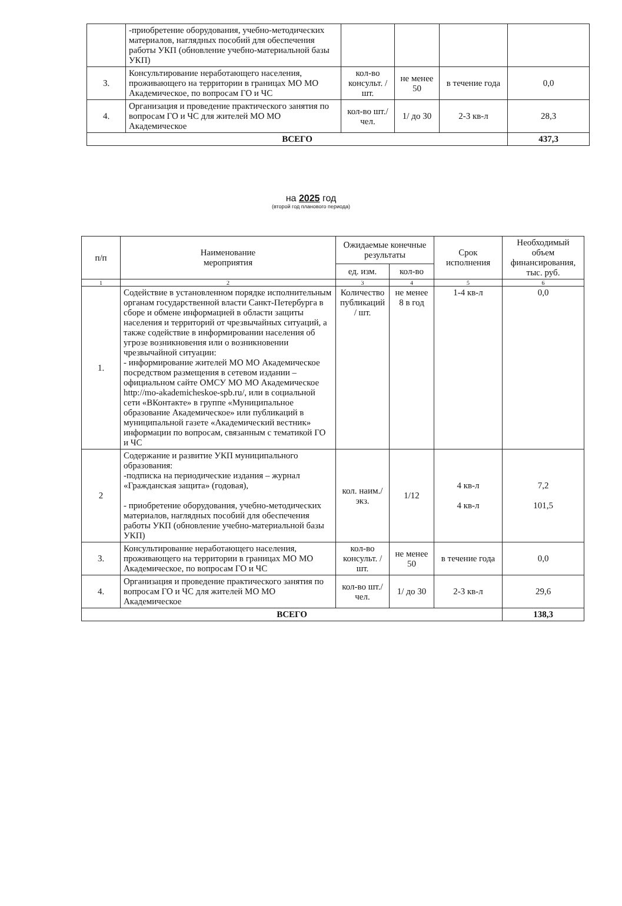| | -приобретение оборудования, учебно-методических материалов, наглядных пособий для обеспечения работы УКП (обновление учебно-материальной базы УКП) | | | | |
| 3. | Консультирование неработающего населения, проживающего на территории в границах МО МО Академическое, по вопросам ГО и ЧС | кол-во консульт. / шт. | не менее 50 | в течение года | 0,0 |
| 4. | Организация и проведение практического занятия по вопросам ГО и ЧС для жителей МО МО Академическое | кол-во шт./чел. | 1/ до 30 | 2-3 кв-л | 28,3 |
| ВСЕГО | | | | | 437,3 |
на 2025 год
(второй год планового периода)
| п/п | Наименование мероприятия | Ожидаемые конечные результаты | | Срок исполнения | Необходимый объем финансирования, тыс. руб. |
| --- | --- | --- | --- | --- | --- |
| | | ед. изм. | кол-во | | |
| 1 | 2 | 3 | 4 | 5 | 6 |
| 1. | Содействие в установленном порядке исполнительным органам государственной власти Санкт-Петербурга в сборе и обмене информацией в области защиты населения и территорий от чрезвычайных ситуаций, а также содействие в информировании населения об угрозе возникновения или о возникновении чрезвычайной ситуации: - информирование жителей МО МО Академическое посредством размещения в сетевом издании – официальном сайте ОМСУ МО МО Академическое http://mo-akademicheskoe-spb.ru/, или в социальной сети «ВКонтакте» в группе «Муниципальное образование Академическое» или публикаций в муниципальной газете «Академический вестник» информации по вопросам, связанным с тематикой ГО и ЧС | Количество публикаций / шт. | не менее 8 в год | 1-4 кв-л | 0,0 |
| 2 | Содержание и развитие УКП муниципального образования: -подписка на периодические издания – журнал «Гражданская защита» (годовая), - приобретение оборудования, учебно-методических материалов, наглядных пособий для обеспечения работы УКП (обновление учебно-материальной базы УКП) | кол. наим./ экз. | 1/12 | 4 кв-л 4 кв-л | 7,2 101,5 |
| 3. | Консультирование неработающего населения, проживающего на территории в границах МО МО Академическое, по вопросам ГО и ЧС | кол-во консульт. / шт. | не менее 50 | в течение года | 0,0 |
| 4. | Организация и проведение практического занятия по вопросам ГО и ЧС для жителей МО МО Академическое | кол-во шт./чел. | 1/ до 30 | 2-3 кв-л | 29,6 |
| ВСЕГО | | | | | 138,3 |